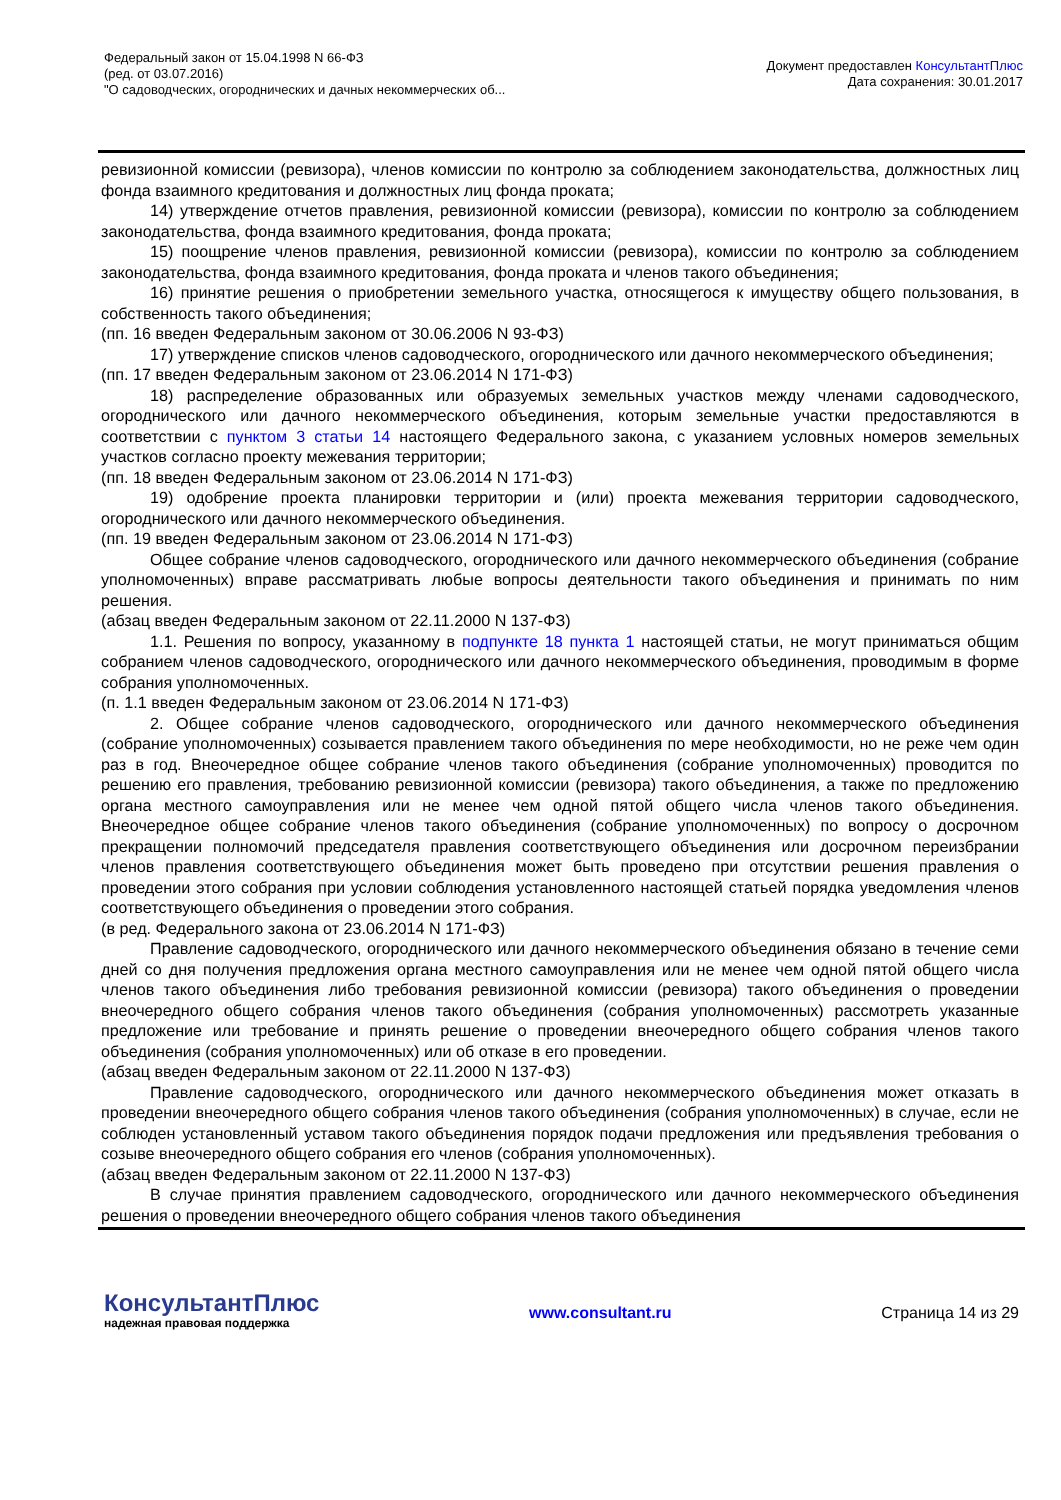Федеральный закон от 15.04.1998 N 66-ФЗ
(ред. от 03.07.2016)
"О садоводческих, огороднических и дачных некоммерческих об...
Документ предоставлен КонсультантПлюс
Дата сохранения: 30.01.2017
ревизионной комиссии (ревизора), членов комиссии по контролю за соблюдением законодательства, должностных лиц фонда взаимного кредитования и должностных лиц фонда проката;
14) утверждение отчетов правления, ревизионной комиссии (ревизора), комиссии по контролю за соблюдением законодательства, фонда взаимного кредитования, фонда проката;
15) поощрение членов правления, ревизионной комиссии (ревизора), комиссии по контролю за соблюдением законодательства, фонда взаимного кредитования, фонда проката и членов такого объединения;
16) принятие решения о приобретении земельного участка, относящегося к имуществу общего пользования, в собственность такого объединения;
(пп. 16 введен Федеральным законом от 30.06.2006 N 93-ФЗ)
17) утверждение списков членов садоводческого, огороднического или дачного некоммерческого объединения;
(пп. 17 введен Федеральным законом от 23.06.2014 N 171-ФЗ)
18) распределение образованных или образуемых земельных участков между членами садоводческого, огороднического или дачного некоммерческого объединения, которым земельные участки предоставляются в соответствии с пунктом 3 статьи 14 настоящего Федерального закона, с указанием условных номеров земельных участков согласно проекту межевания территории;
(пп. 18 введен Федеральным законом от 23.06.2014 N 171-ФЗ)
19) одобрение проекта планировки территории и (или) проекта межевания территории садоводческого, огороднического или дачного некоммерческого объединения.
(пп. 19 введен Федеральным законом от 23.06.2014 N 171-ФЗ)
Общее собрание членов садоводческого, огороднического или дачного некоммерческого объединения (собрание уполномоченных) вправе рассматривать любые вопросы деятельности такого объединения и принимать по ним решения.
(абзац введен Федеральным законом от 22.11.2000 N 137-ФЗ)
1.1. Решения по вопросу, указанному в подпункте 18 пункта 1 настоящей статьи, не могут приниматься общим собранием членов садоводческого, огороднического или дачного некоммерческого объединения, проводимым в форме собрания уполномоченных.
(п. 1.1 введен Федеральным законом от 23.06.2014 N 171-ФЗ)
2. Общее собрание членов садоводческого, огороднического или дачного некоммерческого объединения (собрание уполномоченных) созывается правлением такого объединения по мере необходимости, но не реже чем один раз в год. Внеочередное общее собрание членов такого объединения (собрание уполномоченных) проводится по решению его правления, требованию ревизионной комиссии (ревизора) такого объединения, а также по предложению органа местного самоуправления или не менее чем одной пятой общего числа членов такого объединения. Внеочередное общее собрание членов такого объединения (собрание уполномоченных) по вопросу о досрочном прекращении полномочий председателя правления соответствующего объединения или досрочном переизбрании членов правления соответствующего объединения может быть проведено при отсутствии решения правления о проведении этого собрания при условии соблюдения установленного настоящей статьей порядка уведомления членов соответствующего объединения о проведении этого собрания.
(в ред. Федерального закона от 23.06.2014 N 171-ФЗ)
Правление садоводческого, огороднического или дачного некоммерческого объединения обязано в течение семи дней со дня получения предложения органа местного самоуправления или не менее чем одной пятой общего числа членов такого объединения либо требования ревизионной комиссии (ревизора) такого объединения о проведении внеочередного общего собрания членов такого объединения (собрания уполномоченных) рассмотреть указанные предложение или требование и принять решение о проведении внеочередного общего собрания членов такого объединения (собрания уполномоченных) или об отказе в его проведении.
(абзац введен Федеральным законом от 22.11.2000 N 137-ФЗ)
Правление садоводческого, огороднического или дачного некоммерческого объединения может отказать в проведении внеочередного общего собрания членов такого объединения (собрания уполномоченных) в случае, если не соблюден установленный уставом такого объединения порядок подачи предложения или предъявления требования о созыве внеочередного общего собрания его членов (собрания уполномоченных).
(абзац введен Федеральным законом от 22.11.2000 N 137-ФЗ)
В случае принятия правлением садоводческого, огороднического или дачного некоммерческого объединения решения о проведении внеочередного общего собрания членов такого объединения
КонсультантПлюс
надежная правовая поддержка
www.consultant.ru Страница 14 из 29